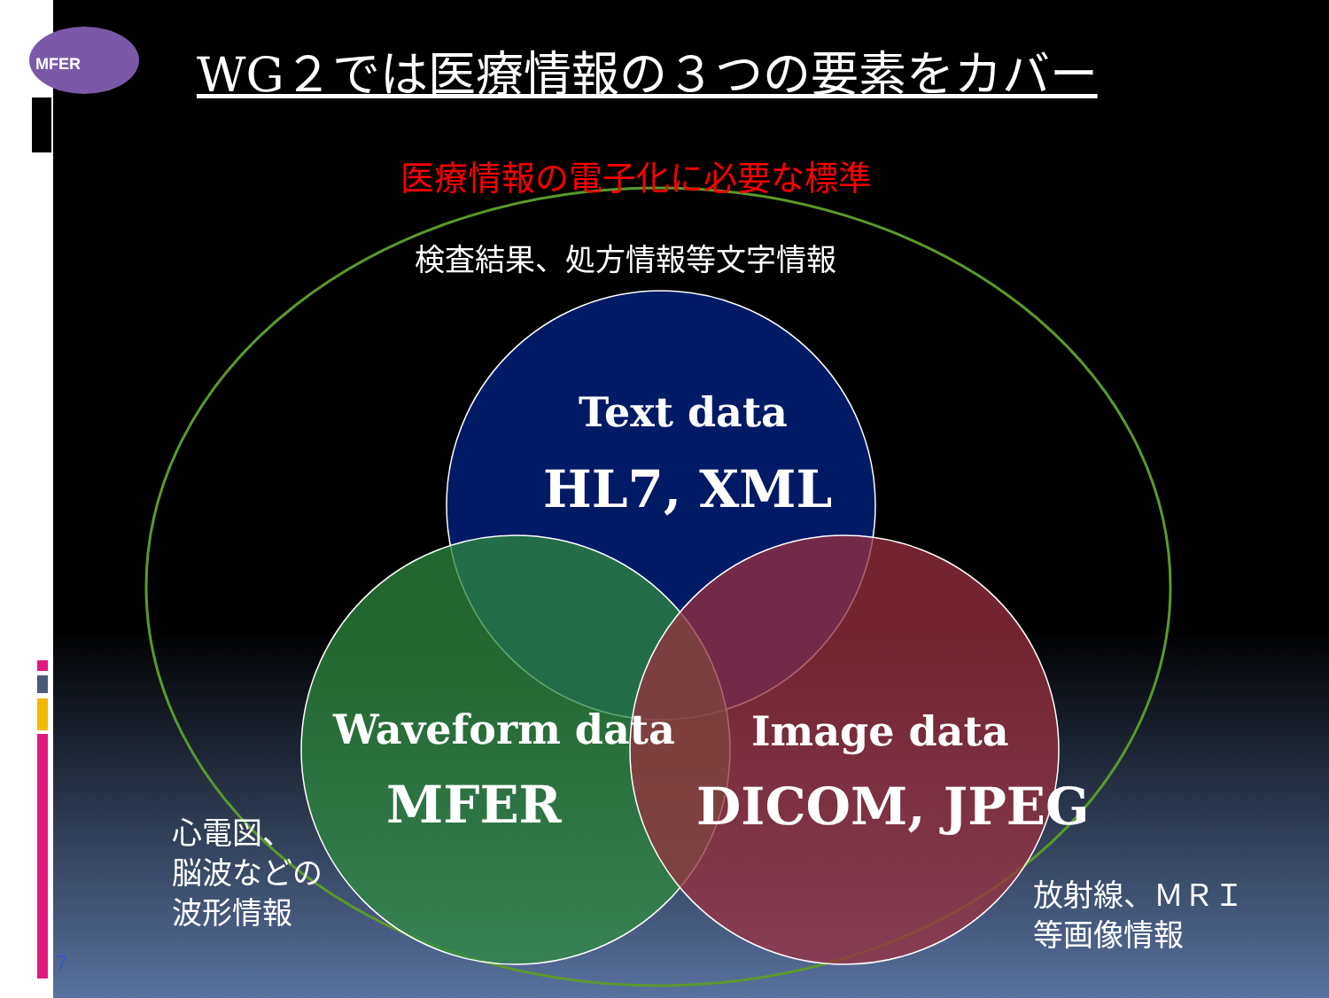MFER WG２では医療情報の３つの要素をカバー
医療情報の電子化に必要な標準
検査結果、処方情報等文字情報
Text data
HL7, XML
Waveform data
MFER
Image data
DICOM, JPEG
心電図、
脳波などの
波形情報
放射線、ＭＲＩ
等画像情報
7